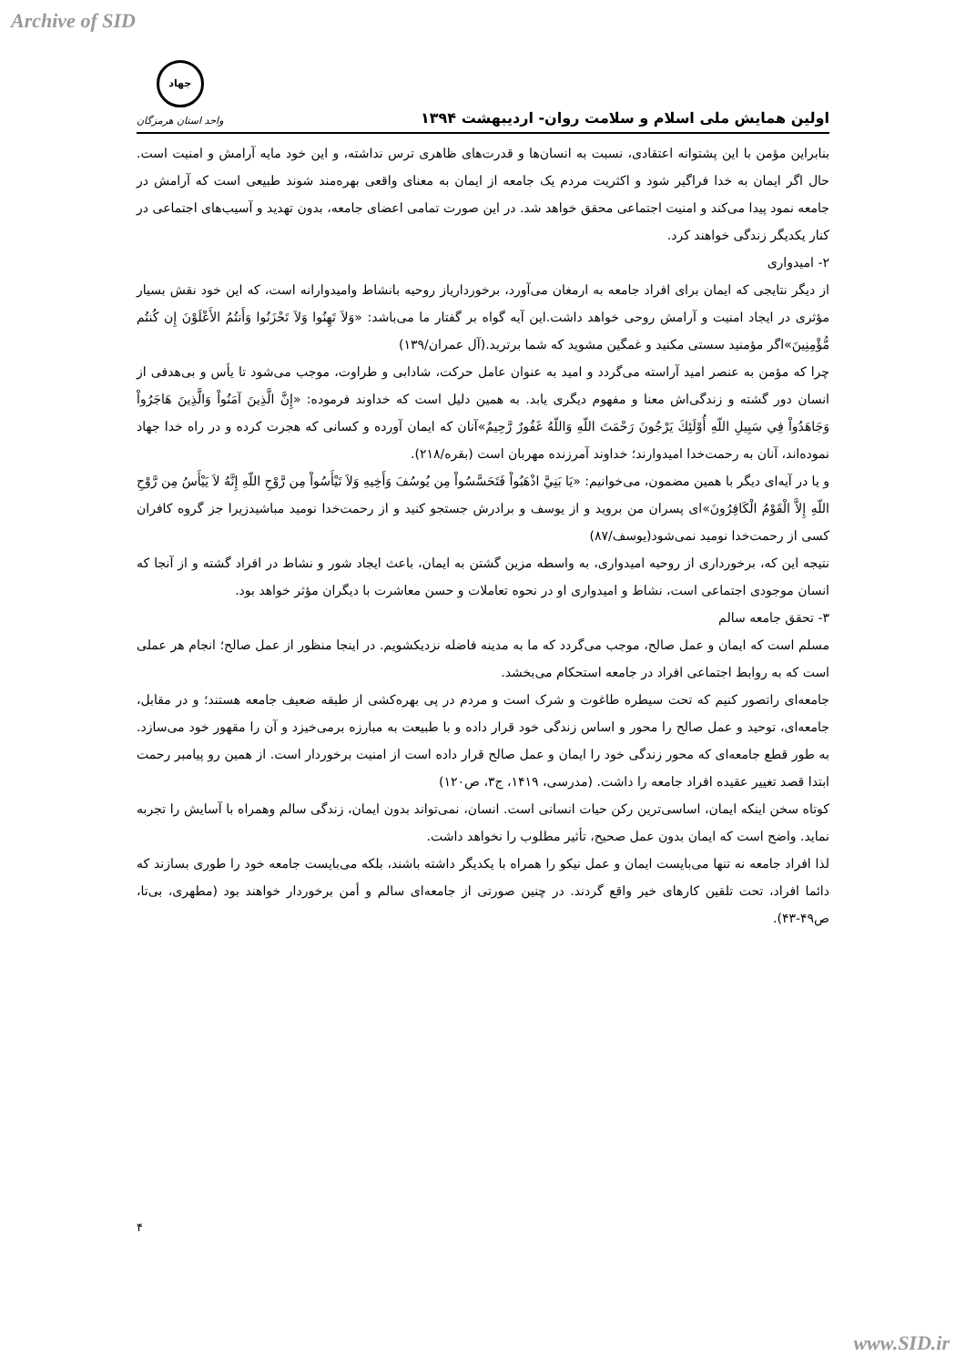Archive of SID
اولین همایش ملی اسلام و سلامت روان- اردیبهشت ۱۳۹۴
جهاد
واحد استان هرمزگان
بنابراین مؤمن با این پشتوانه اعتقادی، نسبت به انسان‌ها و قدرت‌های ظاهری ترس نداشته، و این خود مایه آرامش و امنیت است. حال اگر ایمان به خدا فراگیر شود و اکثریت مردم یک جامعه از ایمان به معنای واقعی بهره‌مند شوند طبیعی است که آرامش در جامعه نمود پیدا می‌کند و امنیت اجتماعی محقق خواهد شد. در این صورت تمامی اعضای جامعه، بدون تهدید و آسیب‌های اجتماعی در کنار یکدیگر زندگی خواهند کرد.
۲- امیدواری
از دیگر نتایجی که ایمان برای افراد جامعه به ارمغان می‌آورد، برخوردارياز روحیه بانشاط وامیدوارانه است، که این خود نقش بسیار مؤثری در ایجاد امنیت و آرامش روحی خواهد داشت.این آیه گواه بر گفتار ما می‌باشد: «وَلاَ تَهِنُوا وَلاَ تَحْزَنُوا وَأَنتُمُ الأَعْلَوْنَ إِن كُنتُم مُّؤْمِنِينَ»اگر مؤمنید سستی مکنید و غمگین مشوید که شما برترید.(آل عمران/۱۳۹)
چرا که مؤمن به عنصر امید آراسته می‌گردد و امید به عنوان عامل حرکت، شادابی و طراوت، موجب می‌شود تا یأس و بی‌هدفی از انسان دور گشته و زندگی‌اش معنا و مفهوم دیگری یابد. به همین دلیل است که خداوند فرموده: «إِنَّ الَّذِينَ آمَنُواْ وَالَّذِينَ هَاجَرُواْ وَجَاهَدُواْ فِي سَبِيلِ اللّهِ أُوْلَئِكَ يَرْجُونَ رَحْمَتَ اللّهِ وَاللّهُ غَفُورٌ رَّحِيمٌ»آنان كه ايمان آورده و كسانى كه هجرت كرده و در راه خدا جهاد نموده‌اند، آنان به رحمت‌خدا اميدوارند؛ خداوند آمرزنده مهربان است (بقره/۲۱۸).
و یا در آیه‌ای دیگر با همین مضمون، می‌خوانیم: «يَا بَنِيَّ اذْهَبُواْ فَتَحَسَّسُواْ مِن يُوسُفَ وَأَخِيهِ وَلاَ تَيْأَسُواْ مِن رَّوْحِ اللّهِ إِنَّهُ لاَ يَيْأَسُ مِن رَّوْحِ اللّهِ إِلاَّ الْقَوْمُ الْكَافِرُونَ»ای پسران من برويد و از يوسف و برادرش جستجو كنيد و از رحمت‌خدا نوميد مباشيدزيرا جز گروه كافران كسى از رحمت‌خدا نوميد نمى‌شود(یوسف/۸۷)
نتیجه این که، برخورداری از روحیه امیدواری، به واسطه مزین گشتن به ایمان، باعث ایجاد شور و نشاط در افراد گشته و از آنجا که انسان موجودی اجتماعی است، نشاط و امیدواری او در نحوه تعاملات و حسن معاشرت با دیگران مؤثر خواهد بود.
۳- تحقق جامعه سالم
مسلم است که ایمان و عمل صالح، موجب می‌گردد که ما به مدینه فاضله نزدیکشویم. در اینجا منظور از عمل صالح؛ انجام هر عملی است که به روابط اجتماعی افراد در جامعه استحکام می‌بخشد.
جامعه‌ای راتصور کنیم که تحت سیطره طاغوت و شرک است و مردم در پی بهره‌کشی از طبقه ضعیف جامعه هستند؛ و در مقابل، جامعه‌ای، توحید و عمل صالح را محور و اساس زندگی خود قرار داده و با طبیعت به مبارزه برمی‌خیزد و آن را مقهور خود می‌سازد. به طور قطع جامعه‌ای که محور زندگی خود را ایمان و عمل صالح قرار داده است از امنیت برخوردار است. از همین رو پیامبر رحمت ابتدا قصد تغییر عقیده افراد جامعه را داشت. (مدرسی، ۱۴۱۹، ج۳، ص۱۲۰)
کوتاه سخن اینکه ایمان، اساسی‌ترین رکن حیات انسانی است. انسان، نمی‌تواند بدون ایمان، زندگی سالم وهمراه با آسایش را تجربه نماید. واضح است که ایمان بدون عمل صحیح، تأثیر مطلوب را نخواهد داشت.
لذا افراد جامعه نه تنها می‌بایست ایمان و عمل نیکو را همراه با یکدیگر داشته باشند، بلکه می‌بایست جامعه خود را طوری بسازند که دائما افراد، تحت تلقین کارهای خیر واقع گردند. در چنین صورتی از جامعه‌ای سالم و أمن برخوردار خواهند بود (مطهری، بی‌تا، ص۴۹-۴۳).
۴
www.SID.ir